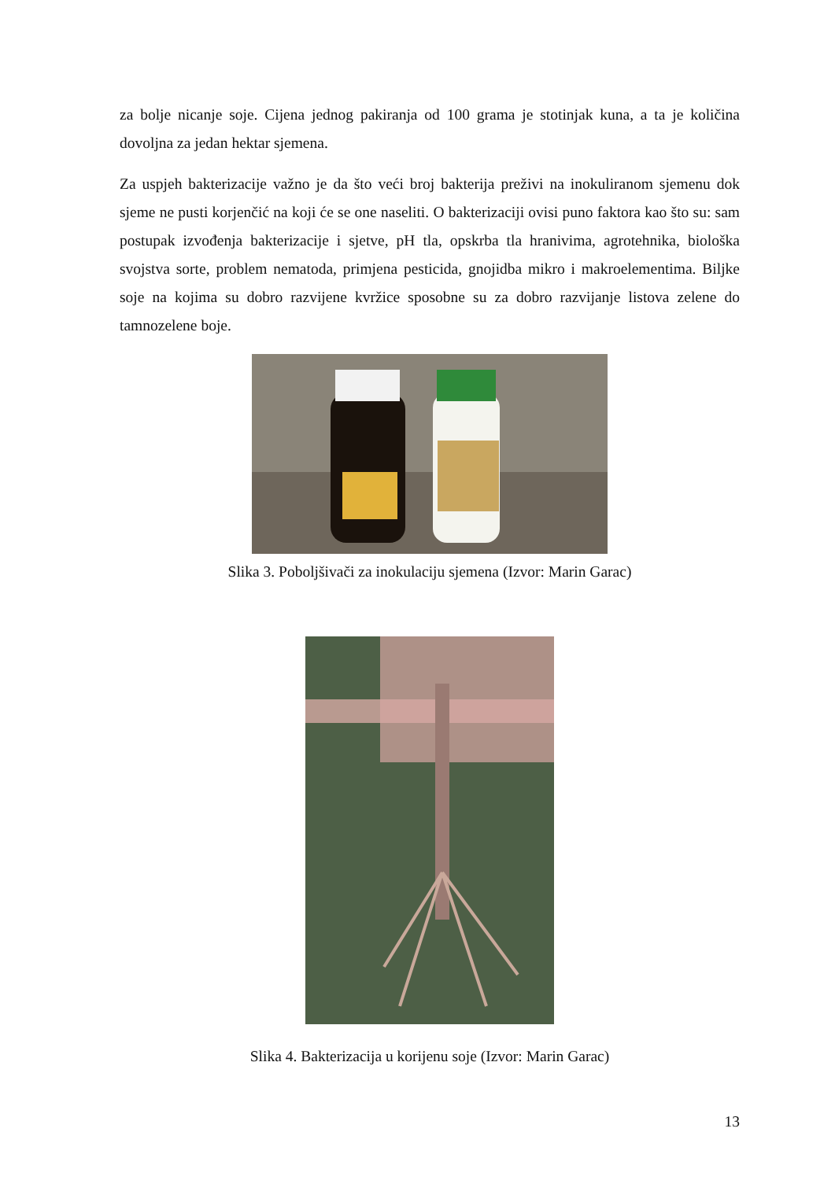za bolje nicanje soje. Cijena jednog pakiranja od 100 grama je stotinjak kuna, a ta je količina dovoljna za jedan hektar sjemena.
Za uspjeh bakterizacije važno je da što veći broj bakterija preživi na inokuliranom sjemenu dok sjeme ne pusti korjenčić na koji će se one naseliti. O bakterizaciji ovisi puno faktora kao što su: sam postupak izvođenja bakterizacije i sjetve, pH tla, opskrba tla hranivima, agrotehnika, biološka svojstva sorte, problem nematoda, primjena pesticida, gnojidba mikro i makroelementima. Biljke soje na kojima su dobro razvijene kvržice sposobne su za dobro razvijanje listova zelene do tamnozelene boje.
Slika 3. Poboljšivači za inokulaciju sjemena (Izvor: Marin Garac)
Slika 4. Bakterizacija u korijenu soje (Izvor: Marin Garac)
13